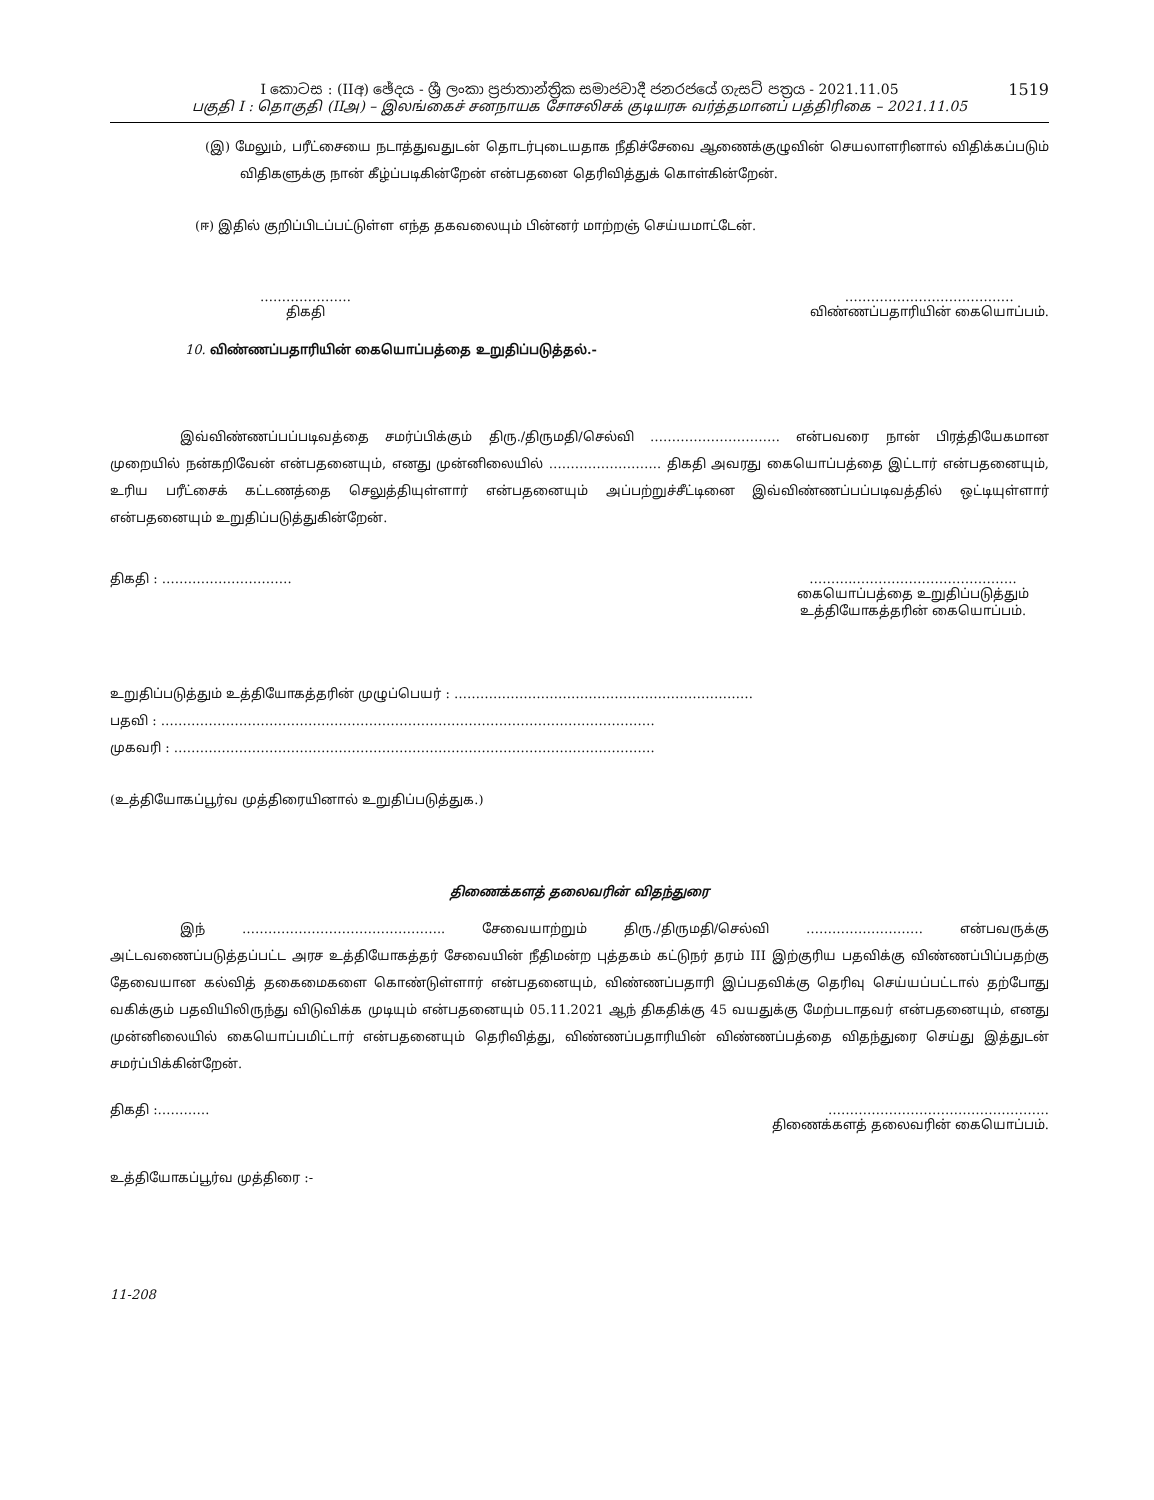I කොටස : (IIඅ) ඡේදය - ශ්‍රී ලංකා ප්‍රජාතාන්ත්‍රික සමාජවාදී ජනරජයේ ගැසට් පත්‍රය - 2021.11.05
பகுதி I : தொகுதி (IIஅ) – இலங்கைச் சனநாயக சோசலிசக் குடியரசு வர்த்தமானப் பத்திரிகை – 2021.11.05
1519
(இ) மேலும், பரீட்சையை நடாத்துவதுடன் தொடர்புடையதாக நீதிச்சேவை ஆணைக்குழுவின் செயலாளரினால் விதிக்கப்படும் விதிகளுக்கு நான் கீழ்ப்படிகின்றேன் என்பதனை தெரிவித்துக் கொள்கின்றேன்.
(ஈ) இதில் குறிப்பிடப்பட்டுள்ள எந்த தகவலையும் பின்னர் மாற்றஞ் செய்யமாட்டேன்.
…………………
திகதி
…………………………………
விண்ணப்பதாரியின் கையொப்பம்.
10. விண்ணப்பதாரியின் கையொப்பத்தை உறுதிப்படுத்தல்.-
இவ்விண்ணப்பப்படிவத்தை சமர்ப்பிக்கும் திரு./திருமதி/செல்வி ………………………… என்பவரை நான் பிரத்தியேகமான முறையில் நன்கறிவேன் என்பதனையும், எனது முன்னிலையில் …………………….. திகதி அவரது கையொப்பத்தை இட்டார் என்பதனையும், உரிய பரீட்சைக் கட்டணத்தை செலுத்தியுள்ளார் என்பதனையும் அப்பற்றுச்சீட்டினை இவ்விண்ணப்பப்படிவத்தில் ஒட்டியுள்ளார் என்பதனையும் உறுதிப்படுத்துகின்றேன்.
திகதி : ………………………… ………..……………………………….
கையொப்பத்தை உறுதிப்படுத்தும்
உத்தியோகத்தரின் கையொப்பம்.
உறுதிப்படுத்தும் உத்தியோகத்தரின் முழுப்பெயர் : ……………………………………………………………
பதவி : ……………………………………………………………………………………………………
முகவரி : …………………………………………………………………………………………………
(உத்தியோகப்பூர்வ முத்திரையினால் உறுதிப்படுத்துக.)
திணைக்களத் தலைவரின் விதந்துரை
இந் ……………………………………….. சேவையாற்றும் திரு./திருமதி/செல்வி ……………………… என்பவருக்கு அட்டவணைப்படுத்தப்பட்ட அரச உத்தியோகத்தர் சேவையின் நீதிமன்ற புத்தகம் கட்டுநர் தரம் III இற்குரிய பதவிக்கு விண்ணப்பிப்பதற்கு தேவையான கல்வித் தகைமைகளை கொண்டுள்ளார் என்பதனையும், விண்ணப்பதாரி இப்பதவிக்கு தெரிவு செய்யப்பட்டால் தற்போது வகிக்கும் பதவியிலிருந்து விடுவிக்க முடியும் என்பதனையும் 05.11.2021 ஆந் திகதிக்கு 45 வயதுக்கு மேற்படாதவர் என்பதனையும், எனது முன்னிலையில் கையொப்பமிட்டார் என்பதனையும் தெரிவித்து, விண்ணப்பதாரியின் விண்ணப்பத்தை விதந்துரை செய்து இத்துடன் சமர்ப்பிக்கின்றேன்.
திகதி :………… ……………………………………………
திணைக்களத் தலைவரின் கையொப்பம்.
உத்தியோகப்பூர்வ முத்திரை :-
11-208